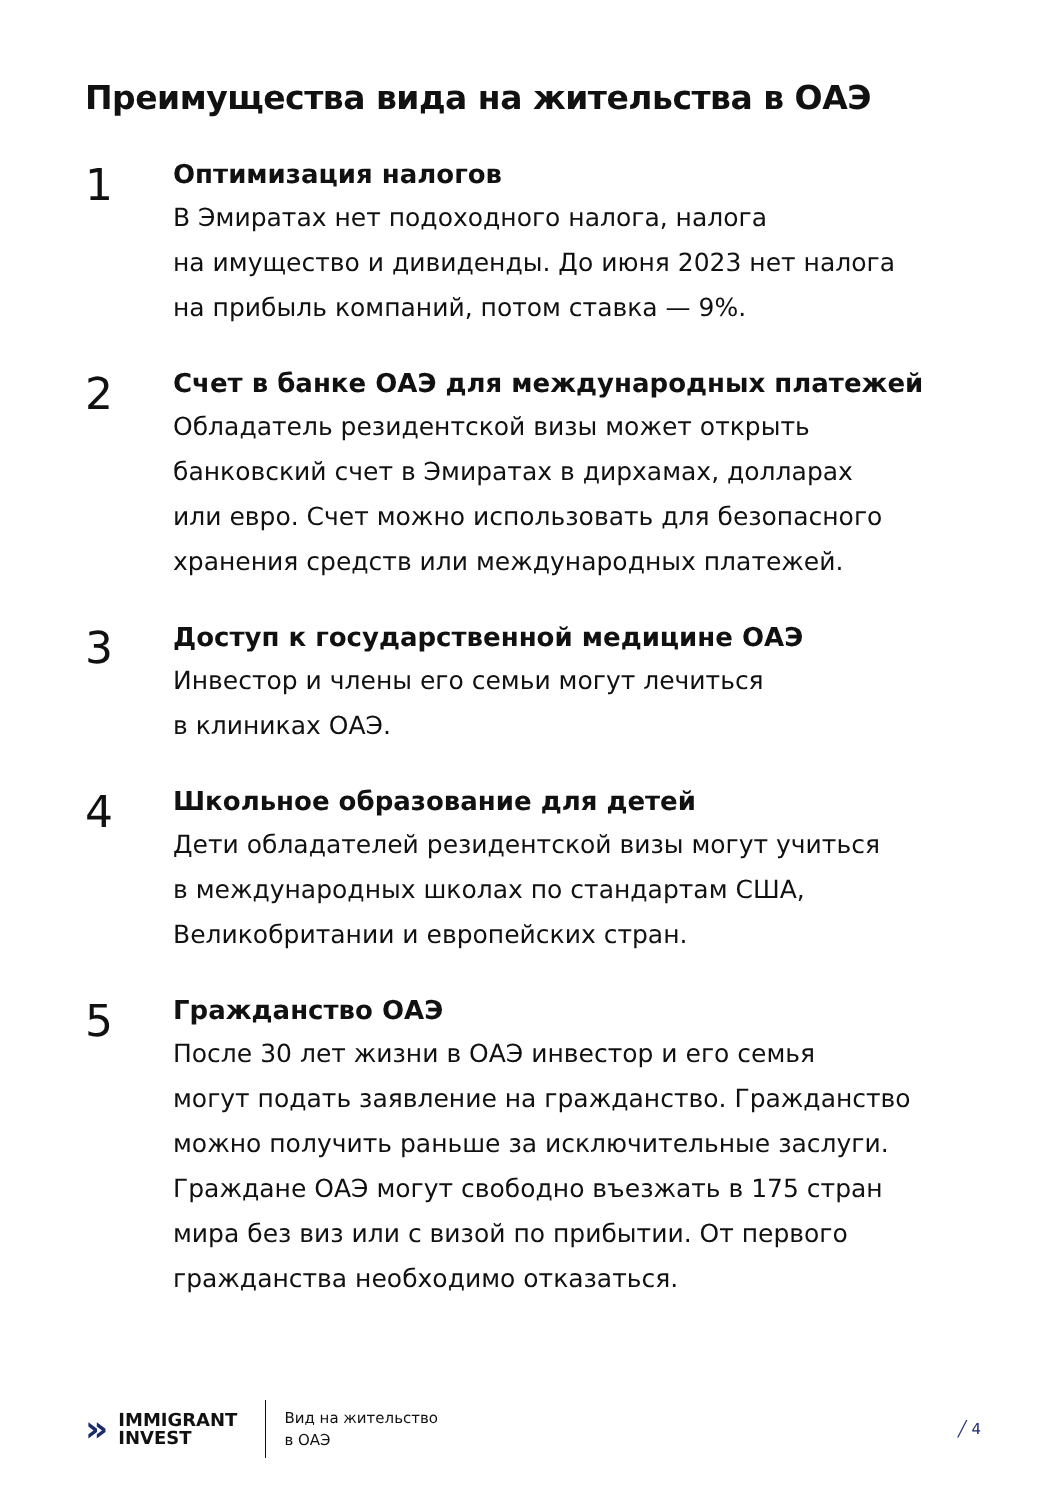Преимущества вида на жительства в ОАЭ
1
Оптимизация налогов
В Эмиратах нет подоходного налога, налога
на имущество и дивиденды. До июня 2023 нет налога
на прибыль компаний, потом ставка — 9%.
2
Счет в банке ОАЭ для международных платежей
Обладатель резидентской визы может открыть
банковский счет в Эмиратах в дирхамах, долларах
или евро. Счет можно использовать для безопасного
хранения средств или международных платежей.
3
Доступ к государственной медицине ОАЭ
Инвестор и члены его семьи могут лечиться
в клиниках ОАЭ.
4
Школьное образование для детей
Дети обладателей резидентской визы могут учиться
в международных школах по стандартам США,
Великобритании и европейских стран.
5
Гражданство ОАЭ
После 30 лет жизни в ОАЭ инвестор и его семья
могут подать заявление на гражданство. Гражданство
можно получить раньше за исключительные заслуги.
Граждане ОАЭ могут свободно въезжать в 175 стран
мира без виз или с визой по прибытии. От первого
гражданства необходимо отказаться.
» IMMIGRANT
INVEST
Вид на жительство
в ОАЭ
╱ 4